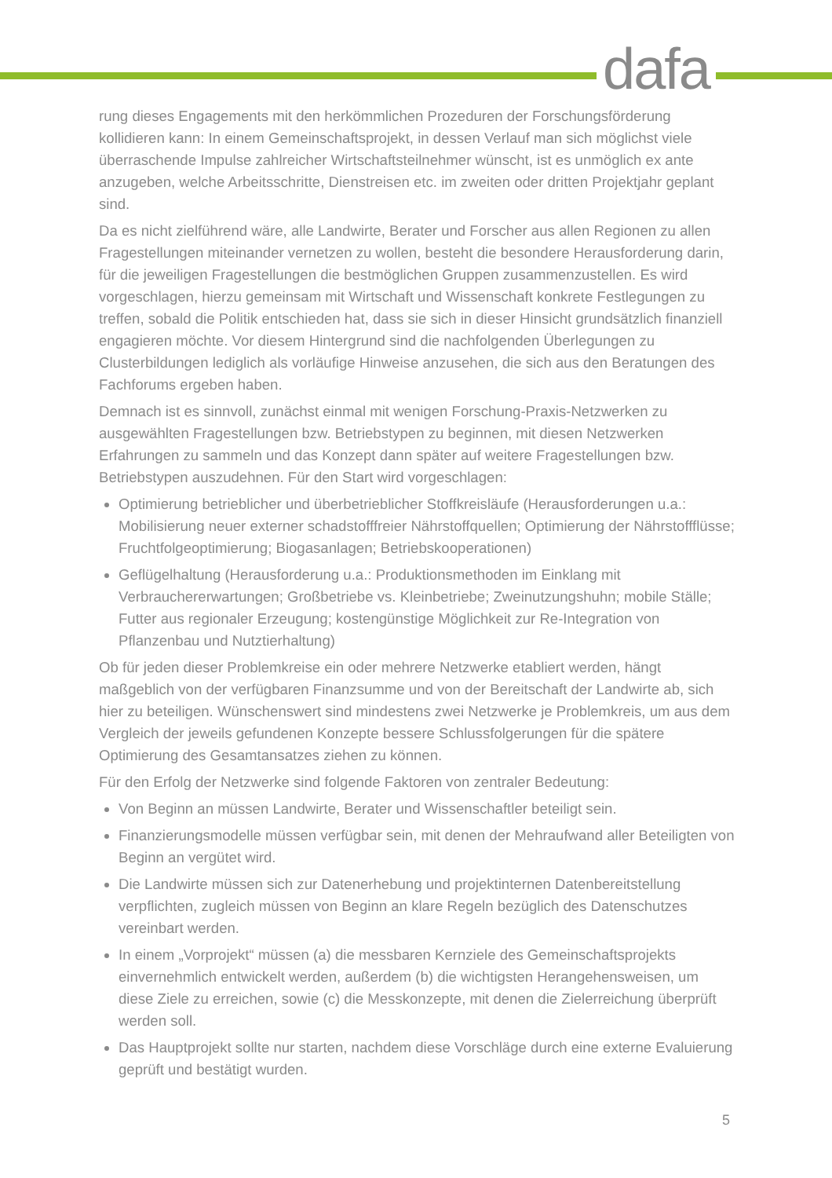dafa
rung dieses Engagements mit den herkömmlichen Prozeduren der Forschungsförderung kollidieren kann: In einem Gemeinschaftsprojekt, in dessen Verlauf man sich möglichst viele überraschende Impulse zahlreicher Wirtschaftsteilnehmer wünscht, ist es unmöglich ex ante anzugeben, welche Arbeitsschritte, Dienstreisen etc. im zweiten oder dritten Projektjahr geplant sind.
Da es nicht zielführend wäre, alle Landwirte, Berater und Forscher aus allen Regionen zu allen Fragestellungen miteinander vernetzen zu wollen, besteht die besondere Herausforderung darin, für die jeweiligen Fragestellungen die bestmöglichen Gruppen zusammenzustellen. Es wird vorgeschlagen, hierzu gemeinsam mit Wirtschaft und Wissenschaft konkrete Festlegungen zu treffen, sobald die Politik entschieden hat, dass sie sich in dieser Hinsicht grundsätzlich finanziell engagieren möchte. Vor diesem Hintergrund sind die nachfolgenden Überlegungen zu Clusterbildungen lediglich als vorläufige Hinweise anzusehen, die sich aus den Beratungen des Fachforums ergeben haben.
Demnach ist es sinnvoll, zunächst einmal mit wenigen Forschung-Praxis-Netzwerken zu ausgewählten Fragestellungen bzw. Betriebstypen zu beginnen, mit diesen Netzwerken Erfahrungen zu sammeln und das Konzept dann später auf weitere Fragestellungen bzw. Betriebstypen auszudehnen. Für den Start wird vorgeschlagen:
Optimierung betrieblicher und überbetrieblicher Stoffkreisläufe (Herausforderungen u.a.: Mobilisierung neuer externer schadstofffreier Nährstoffquellen; Optimierung der Nährstoffflüsse; Fruchtfolgeoptimierung; Biogasanlagen; Betriebskooperationen)
Geflügelhaltung (Herausforderung u.a.: Produktionsmethoden im Einklang mit Verbrauchererwartungen; Großbetriebe vs. Kleinbetriebe; Zweinutzungshuhn; mobile Ställe; Futter aus regionaler Erzeugung; kostengünstige Möglichkeit zur Re-Integration von Pflanzenbau und Nutztierhaltung)
Ob für jeden dieser Problemkreise ein oder mehrere Netzwerke etabliert werden, hängt maßgeblich von der verfügbaren Finanzsumme und von der Bereitschaft der Landwirte ab, sich hier zu beteiligen. Wünschenswert sind mindestens zwei Netzwerke je Problemkreis, um aus dem Vergleich der jeweils gefundenen Konzepte bessere Schlussfolgerungen für die spätere Optimierung des Gesamtansatzes ziehen zu können.
Für den Erfolg der Netzwerke sind folgende Faktoren von zentraler Bedeutung:
Von Beginn an müssen Landwirte, Berater und Wissenschaftler beteiligt sein.
Finanzierungsmodelle müssen verfügbar sein, mit denen der Mehraufwand aller Beteiligten von Beginn an vergütet wird.
Die Landwirte müssen sich zur Datenerhebung und projektinternen Datenbereitstellung verpflichten, zugleich müssen von Beginn an klare Regeln bezüglich des Datenschutzes vereinbart werden.
In einem „Vorprojekt“ müssen (a) die messbaren Kernziele des Gemeinschaftsprojekts einvernehmlich entwickelt werden, außerdem (b) die wichtigsten Herangehensweisen, um diese Ziele zu erreichen, sowie (c) die Messkonzepte, mit denen die Zielerreichung überprüft werden soll.
Das Hauptprojekt sollte nur starten, nachdem diese Vorschläge durch eine externe Evaluierung geprüft und bestätigt wurden.
5